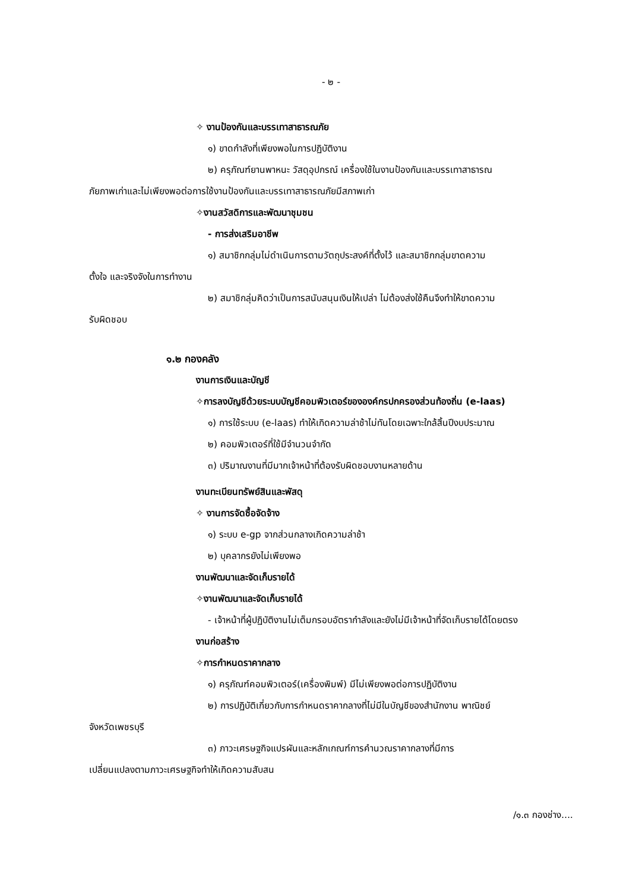- ๒ -
✧ งานป้องกันและบรรเทาสาธารณภัย
๑) ขาดกำลังที่เพียงพอในการปฏิบัติงาน
๒) ครุภัณฑ์ยานพาหนะ วัสดุอุปกรณ์ เครื่องใช้ในงานป้องกันและบรรเทาสาธารณ
ภัยภาพเก่าและไม่เพียงพอต่อการใช้งานป้องกันและบรรเทาสาธารณภัยมีสภาพเก่า
✧งานสวัสดิการและพัฒนาชุมชน
- การส่งเสริมอาชีพ
๑) สมาชิกกลุ่มไม่ดำเนินการตามวัตถุประสงค์ที่ตั้งไว้ และสมาชิกกลุ่มขาดความ
ตั้งใจ และจริงจังในการทำงาน
๒) สมาชิกลุ่มคิดว่าเป็นการสนับสนุนเงินให้เปล่า ไม่ต้องส่งใช้คืนจึงทำให้ขาดความ
รับผิดชอบ
๑.๒ กองคลัง
งานการเงินและบัญชี
✧การลงบัญชีด้วยระบบบัญชีคอมพิวเตอร์ขององค์กรปกครองส่วนท้องถิ่น (e-laas)
๑) การใช้ระบบ (e-laas) ทำให้เกิดความล่าช้าไม่ทันโดยเฉพาะใกล้สิ้นปีงบประมาณ
๒) คอมพิวเตอร์ที่ใช้มีจำนวนจำกัด
๓) ปริมาณงานที่มีมากเจ้าหน้าที่ต้องรับผิดชอบงานหลายด้าน
งานทะเบียนทรัพย์สินและพัสดุ
✧ งานการจัดซื้อจัดจ้าง
๑) ระบบ e-gp จากส่วนกลางเกิดความล่าช้า
๒) บุคลากรยังไม่เพียงพอ
งานพัฒนาและจัดเก็บรายได้
✧งานพัฒนาและจัดเก็บรายได้
- เจ้าหน้าที่ผู้ปฏิบัติงานไม่เต็มกรอบอัตรากำลังและยังไม่มีเจ้าหน้าที่จัดเก็บรายได้โดยตรง
งานก่อสร้าง
✧การกำหนดราคากลาง
๑) ครุภัณฑ์คอมพิวเตอร์(เครื่องพิมพ์) มีไม่เพียงพอต่อการปฏิบัติงาน
๒) การปฏิบัติเกี่ยวกับการกำหนดราคากลางที่ไม่มีในบัญชีของสำนักงาน พาณิชย์
จังหวัดเพชรบุรี
๓) ภาวะเศรษฐกิจแปรผันและหลักเกณฑ์การคำนวณราคากลางที่มีการ
เปลี่ยนแปลงตามภาวะเศรษฐกิจทำให้เกิดความสับสน
/๑.๓ กองช่าง....